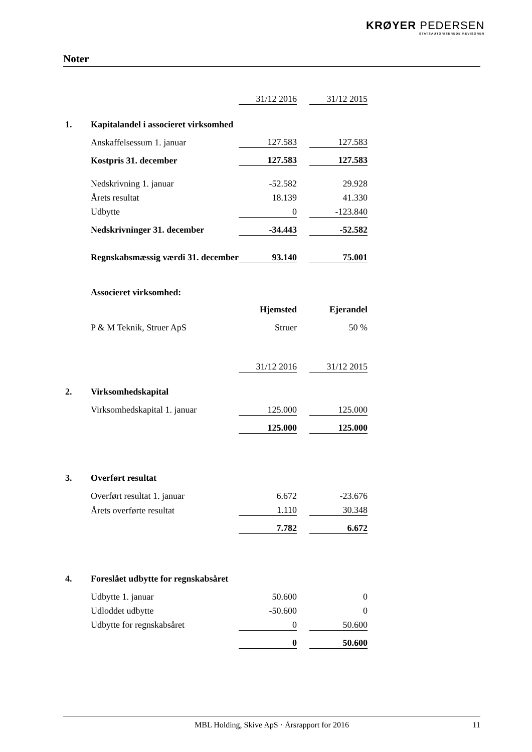KRØYER PEDERSEN
STATSAUTORISEREDE REVISORER
Noter
| | | 31/12 2016 | | 31/12 2015 |
| 1. | Kapitalandel i associeret virksomhed | | | |
| | Anskaffelsessum 1. januar | 127.583 | | 127.583 |
| | Kostpris 31. december | 127.583 | | 127.583 |
| | Nedskrivning 1. januar | -52.582 | | 29.928 |
| | Årets resultat | 18.139 | | 41.330 |
| | Udbytte | 0 | | -123.840 |
| | Nedskrivninger 31. december | -34.443 | | -52.582 |
| | Regnskabsmæssig værdi 31. december | 93.140 | | 75.001 |
| | Associeret virksomhed: | | | |
| | | Hjemsted | | Ejerandel |
| | P & M Teknik, Struer ApS | Struer | | 50 % |
| | | 31/12 2016 | | 31/12 2015 |
| 2. | Virksomhedskapital | | | |
| | Virksomhedskapital 1. januar | 125.000 | | 125.000 |
| | | 125.000 | | 125.000 |
| 3. | Overført resultat | | | |
| | Overført resultat 1. januar | 6.672 | | -23.676 |
| | Årets overførte resultat | 1.110 | | 30.348 |
| | | 7.782 | | 6.672 |
| 4. | Foreslået udbytte for regnskabsåret | | | |
| | Udbytte 1. januar | 50.600 | | 0 |
| | Udloddet udbytte | -50.600 | | 0 |
| | Udbytte for regnskabsåret | 0 | | 50.600 |
| | | 0 | | 50.600 |
MBL Holding, Skive ApS · Årsrapport for 2016 11